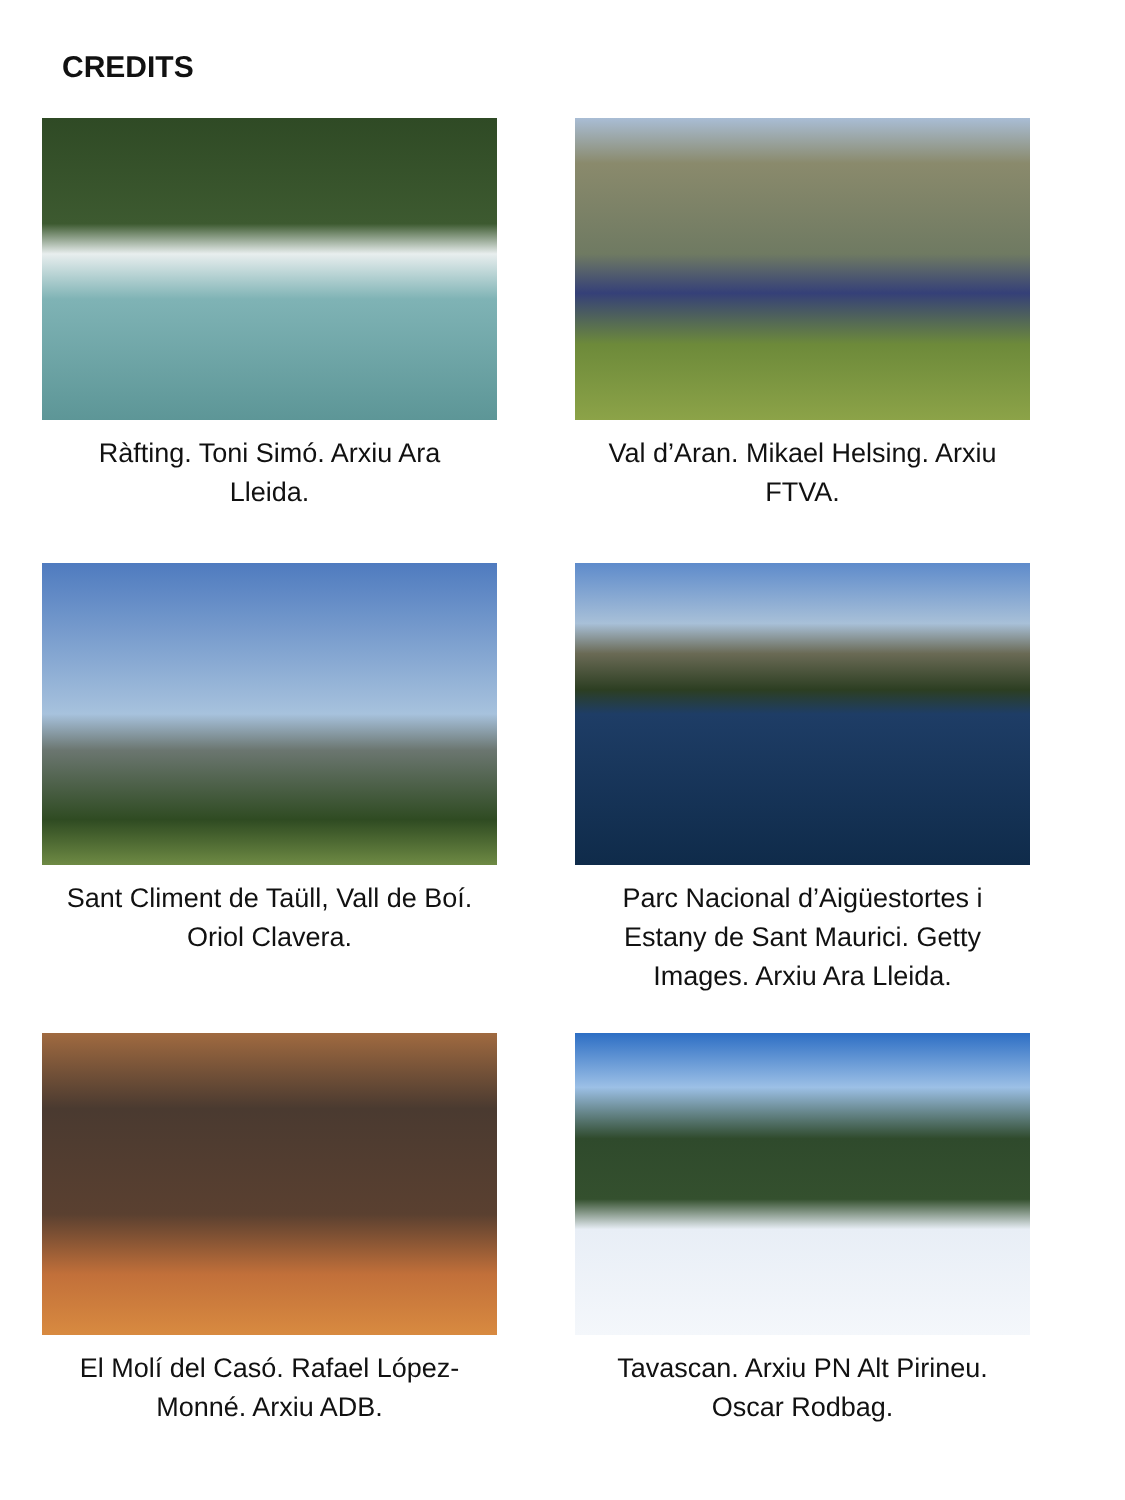CREDITS
Ràfting. Toni Simó. Arxiu Ara Lleida.
Val d’Aran. Mikael Helsing. Arxiu FTVA.
Sant Climent de Taüll, Vall de Boí. Oriol Clavera.
Parc Nacional d’Aigüestortes i Estany de Sant Maurici. Getty Images. Arxiu Ara Lleida.
El Molí del Casó. Rafael López-Monné. Arxiu ADB.
Tavascan. Arxiu PN Alt Pirineu. Oscar Rodbag.